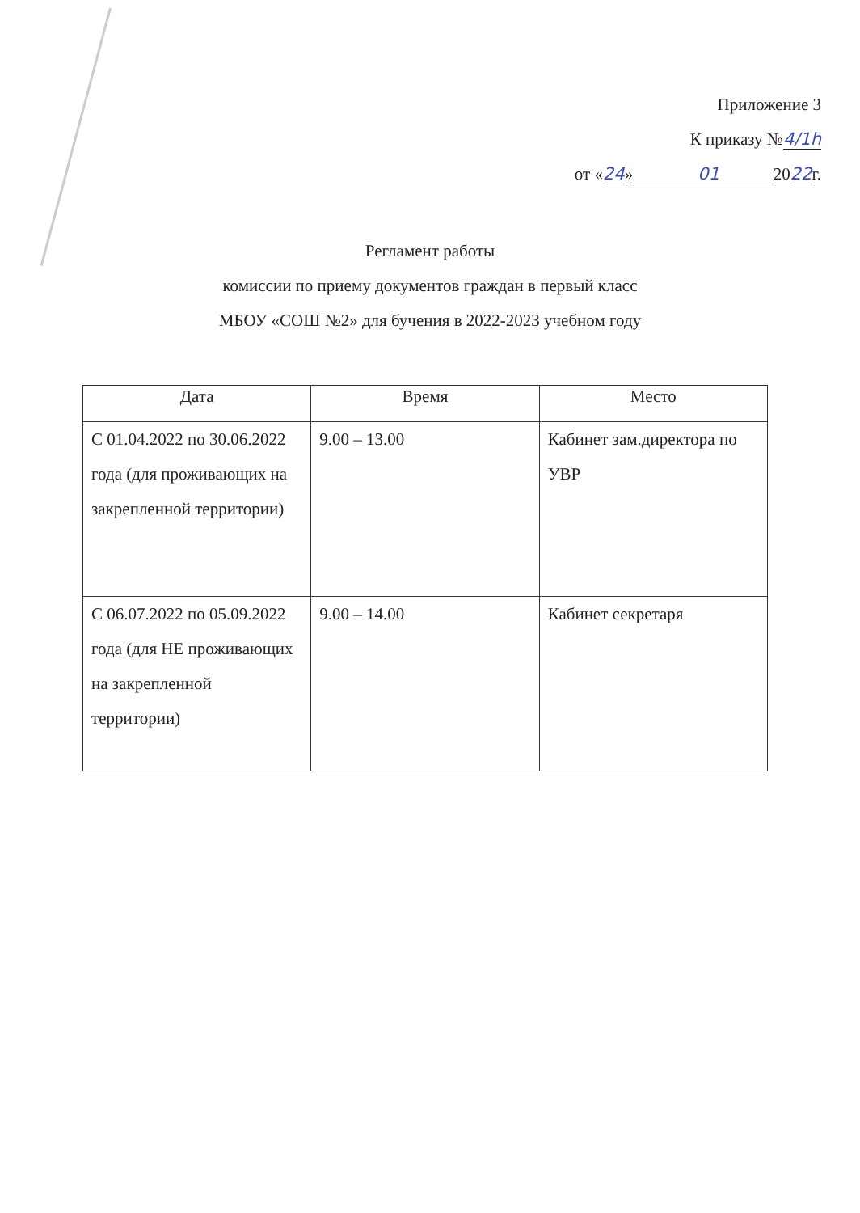Приложение 3
К приказу №4/1h
от «24» 01 2022г.
Регламент работы
комиссии по приему документов граждан в первый класс
МБОУ «СОШ №2» для бучения в 2022-2023 учебном году
| Дата | Время | Место |
| --- | --- | --- |
| С 01.04.2022 по 30.06.2022 года (для проживающих на закрепленной территории) | 9.00 – 13.00 | Кабинет зам.директора по УВР |
| С 06.07.2022 по 05.09.2022 года (для НЕ проживающих на закрепленной территории) | 9.00 – 14.00 | Кабинет секретаря |